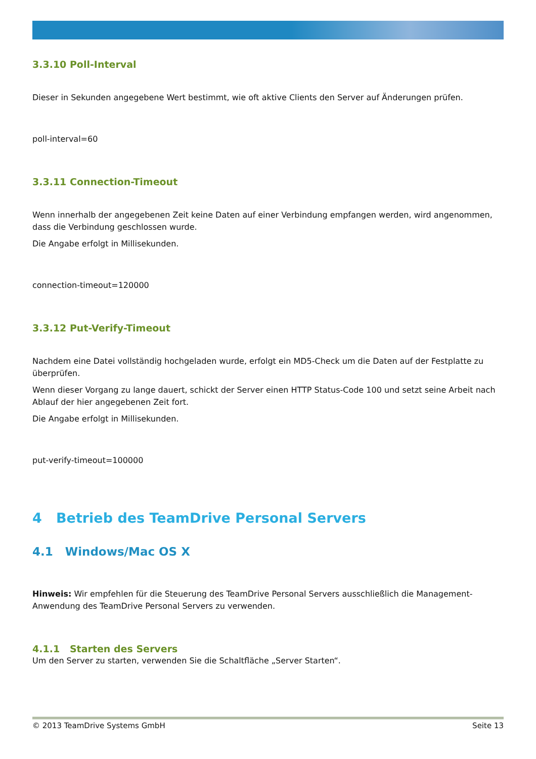3.3.10 Poll-Interval
Dieser in Sekunden angegebene Wert bestimmt, wie oft aktive Clients den Server auf Änderungen prüfen.
poll-interval=60
3.3.11 Connection-Timeout
Wenn innerhalb der angegebenen Zeit keine Daten auf einer Verbindung empfangen werden, wird angenommen, dass die Verbindung geschlossen wurde.
Die Angabe erfolgt in Millisekunden.
connection-timeout=120000
3.3.12 Put-Verify-Timeout
Nachdem eine Datei vollständig hochgeladen wurde, erfolgt ein MD5-Check um die Daten auf der Festplatte zu überprüfen.
Wenn dieser Vorgang zu lange dauert, schickt der Server einen HTTP Status-Code 100 und setzt seine Arbeit nach Ablauf der hier angegebenen Zeit fort.
Die Angabe erfolgt in Millisekunden.
put-verify-timeout=100000
4 Betrieb des TeamDrive Personal Servers
4.1 Windows/Mac OS X
Hinweis: Wir empfehlen für die Steuerung des TeamDrive Personal Servers ausschließlich die Management-Anwendung des TeamDrive Personal Servers zu verwenden.
4.1.1 Starten des Servers
Um den Server zu starten, verwenden Sie die Schaltfläche „Server Starten“.
© 2013 TeamDrive Systems GmbH Seite 13